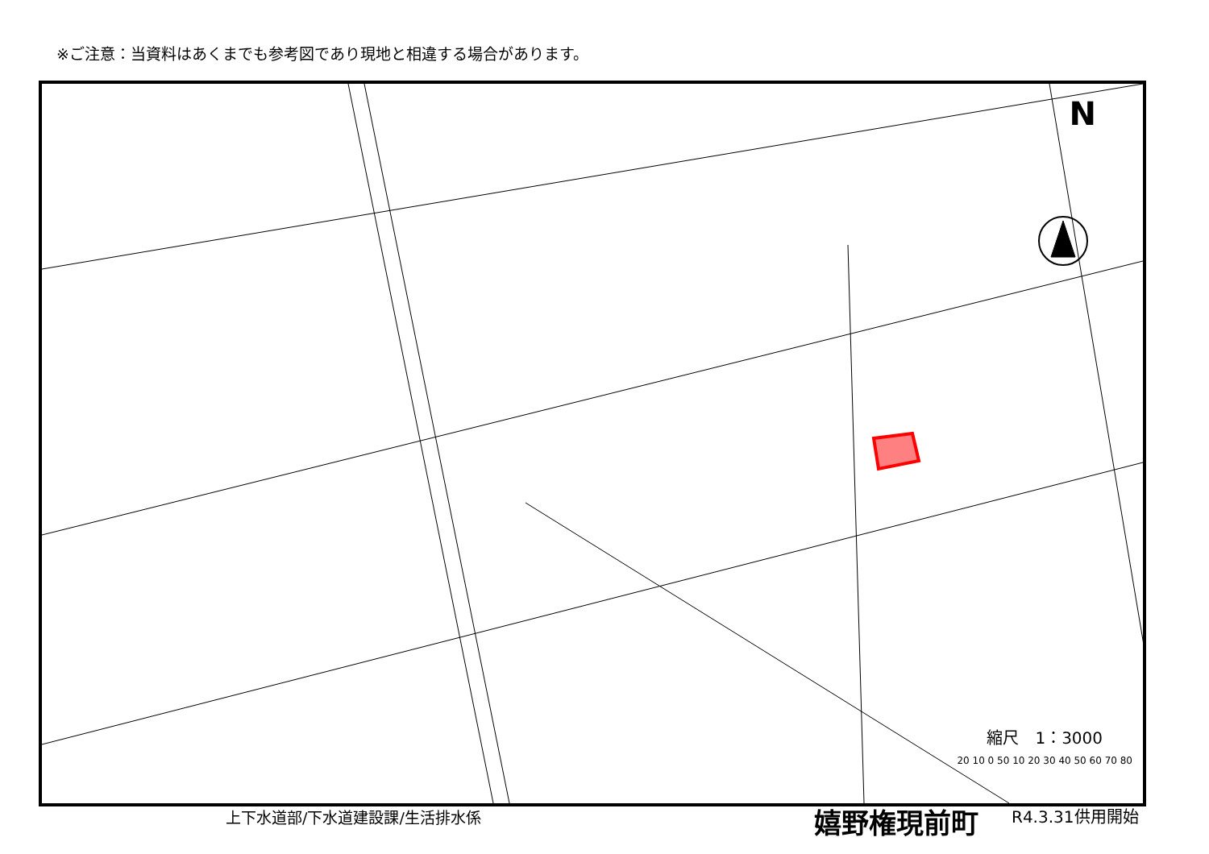※ご注意：当資料はあくまでも参考図であり現地と相違する場合があります。
N
縮尺　1：3000
20 10 0 50 10 20 30 40 50 60 70 80
上下水道部/下水道建設課/生活排水係 嬉野権現前町 R4.3.31供用開始